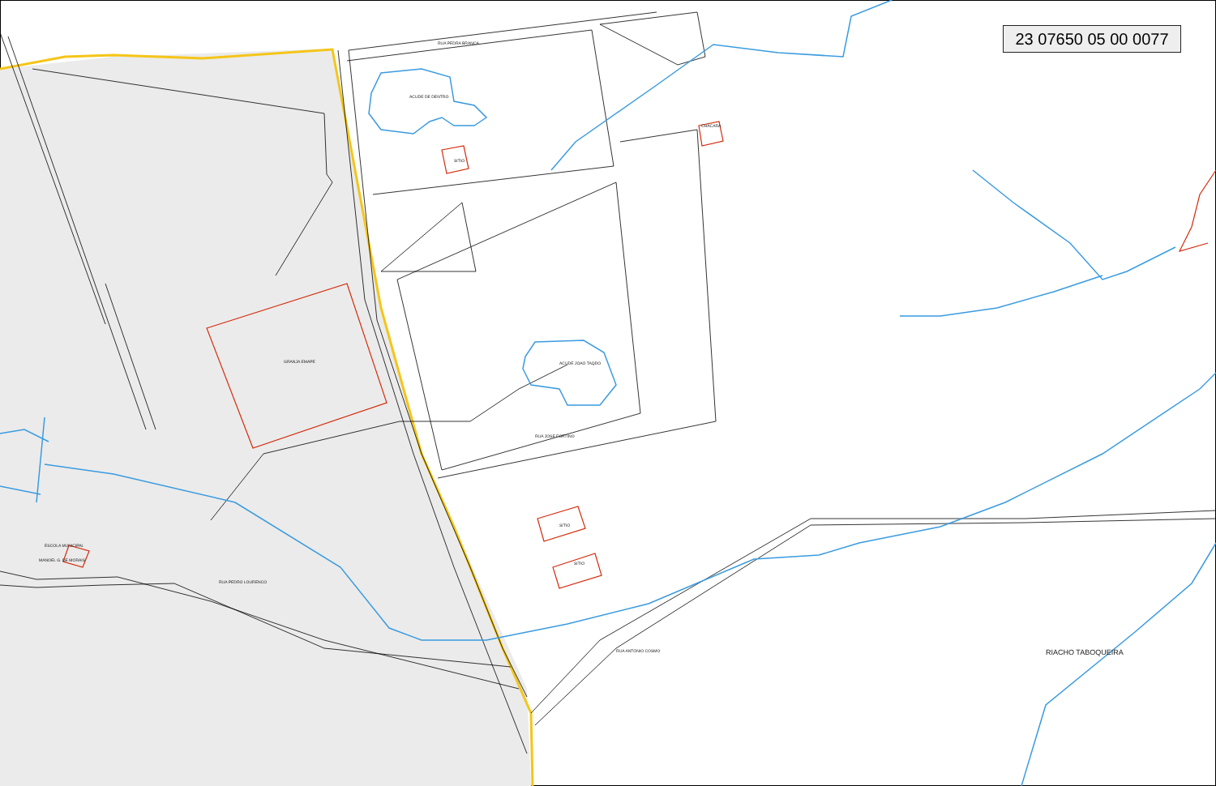23 07650 05 00 0077
GRANJA EMAPE
ESCOLA MUNICIPAL
MANOEL G. DE MORAIS
ACUDE DE DENTRO
ACUDE JOAO TAQDO
SITIO
CHACARA
SITIO
SITIO
RUA PEDRA BRANCA
RUA PEDRO LOURENCO
RUA ANTONIO COSMO
RUA JOSE FORTINO
RIACHO TABOQUEIRA